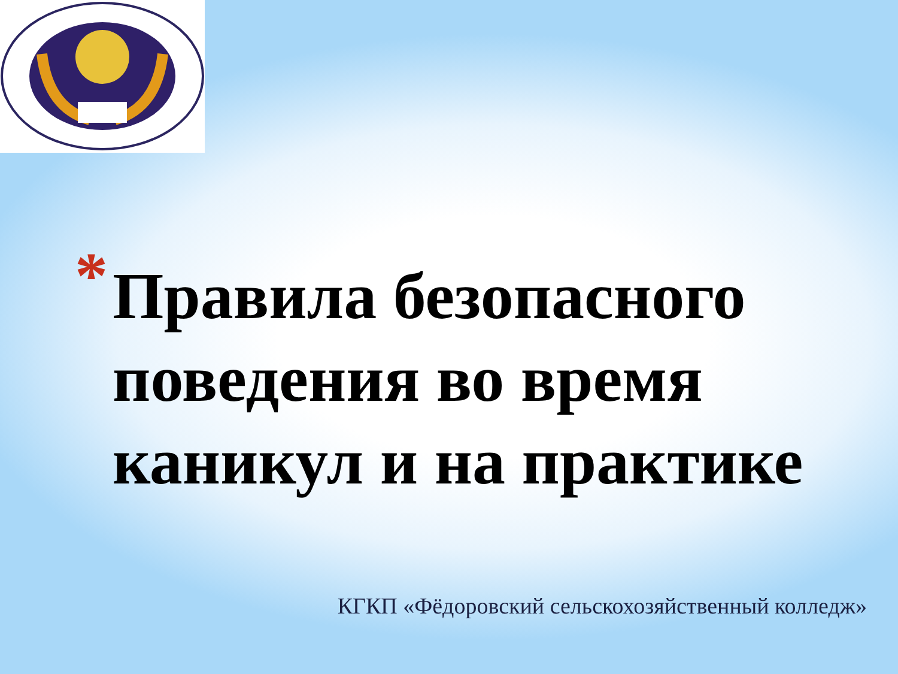*
Правила безопасного поведения во время каникул и на практике
КГКП «Фёдоровский сельскохозяйственный колледж»